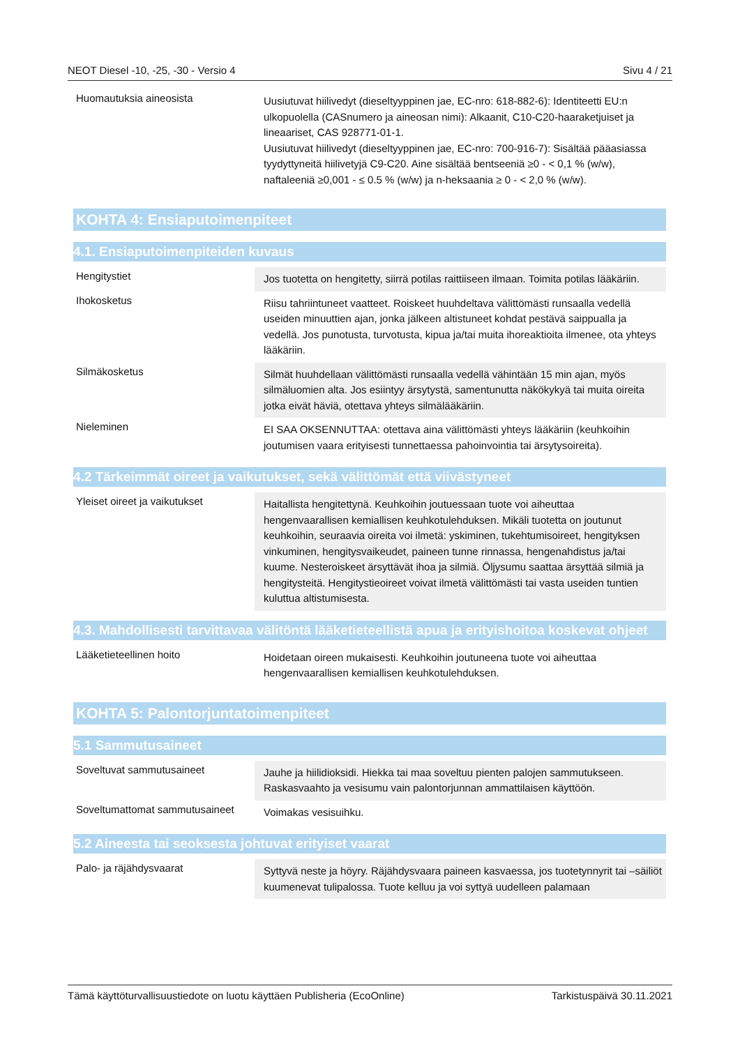NEOT Diesel -10, -25, -30 - Versio 4 Sivu 4 / 21
| Huomautuksia aineosista | Uusiutuvat hiilivedyt (dieseltyyppinen jae, EC-nro: 618-882-6): Identiteetti EU:n ulkopuolella (CASnumero ja aineosan nimi): Alkaanit, C10-C20-haaraketjuiset ja lineaariset, CAS 928771-01-1. Uusiutuvat hiilivedyt (dieseltyyppinen jae, EC-nro: 700-916-7): Sisältää pääasiassa tyydyttyneitä hiilivetyjä C9-C20. Aine sisältää bentseeniä ≥0 - < 0,1 % (w/w), naftaleeniä ≥0,001 - ≤ 0.5 % (w/w) ja n-heksaania ≥ 0 - < 2,0 % (w/w). |
KOHTA 4: Ensiaputoimenpiteet
4.1. Ensiaputoimenpiteiden kuvaus
| Hengitystiet | Jos tuotetta on hengitetty, siirrä potilas raittiiseen ilmaan. Toimita potilas lääkäriin. |
| Ihokosketus | Riisu tahriintuneet vaatteet. Roiskeet huuhdeltava välittömästi runsaalla vedellä useiden minuuttien ajan, jonka jälkeen altistuneet kohdat pestävä saippualla ja vedellä. Jos punotusta, turvotusta, kipua ja/tai muita ihoreaktioita ilmenee, ota yhteys lääkäriin. |
| Silmäkosketus | Silmät huuhdellaan välittömästi runsaalla vedellä vähintään 15 min ajan, myös silmäluomien alta. Jos esiintyy ärsytystä, samentunutta näkökykyä tai muita oireita jotka eivät häviä, otettava yhteys silmälääkäriin. |
| Nieleminen | EI SAA OKSENNUTTAA: otettava aina välittömästi yhteys lääkäriin (keuhkoihin joutumisen vaara erityisesti tunnettaessa pahoinvointia tai ärsytysoireita). |
4.2 Tärkeimmät oireet ja vaikutukset, sekä välittömät että viivästyneet
| Yleiset oireet ja vaikutukset | Haitallista hengitettynä. Keuhkoihin joutuessaan tuote voi aiheuttaa hengenvaarallisen kemiallisen keuhkotulehduksen. Mikäli tuotetta on joutunut keuhkoihin, seuraavia oireita voi ilmetä: yskiminen, tukehtumisoireet, hengityksen vinkuminen, hengitysvaikeudet, paineen tunne rinnassa, hengenahdistus ja/tai kuume. Nesteroiskeet ärsyttävät ihoa ja silmiä. Öljysumu saattaa ärsyttää silmiä ja hengitysteitä. Hengitystieoireet voivat ilmetä välittömästi tai vasta useiden tuntien kuluttua altistumisesta. |
4.3. Mahdollisesti tarvittavaa välitöntä lääketieteellistä apua ja erityishoitoa koskevat ohjeet
| Lääketieteellinen hoito | Hoidetaan oireen mukaisesti. Keuhkoihin joutuneena tuote voi aiheuttaa hengenvaarallisen kemiallisen keuhkotulehduksen. |
KOHTA 5: Palontorjuntatoimenpiteet
5.1 Sammutusaineet
| Soveltuvat sammutusaineet | Jauhe ja hiilidioksidi. Hiekka tai maa soveltuu pienten palojen sammutukseen. Raskasvaahto ja vesisumu vain palontorjunnan ammattilaisen käyttöön. |
| Soveltumattomat sammutusaineet | Voimakas vesisuihku. |
5.2 Aineesta tai seoksesta johtuvat erityiset vaarat
| Palo- ja räjähdysvaarat | Syttyvä neste ja höyry. Räjähdysvaara paineen kasvaessa, jos tuotetynnyrit tai –säiliöt kuumenevat tulipalossa. Tuote kelluu ja voi syttyä uudelleen palamaan |
Tämä käyttöturvallisuustiedote on luotu käyttäen Publisheria (EcoOnline) Tarkistuspäivä 30.11.2021